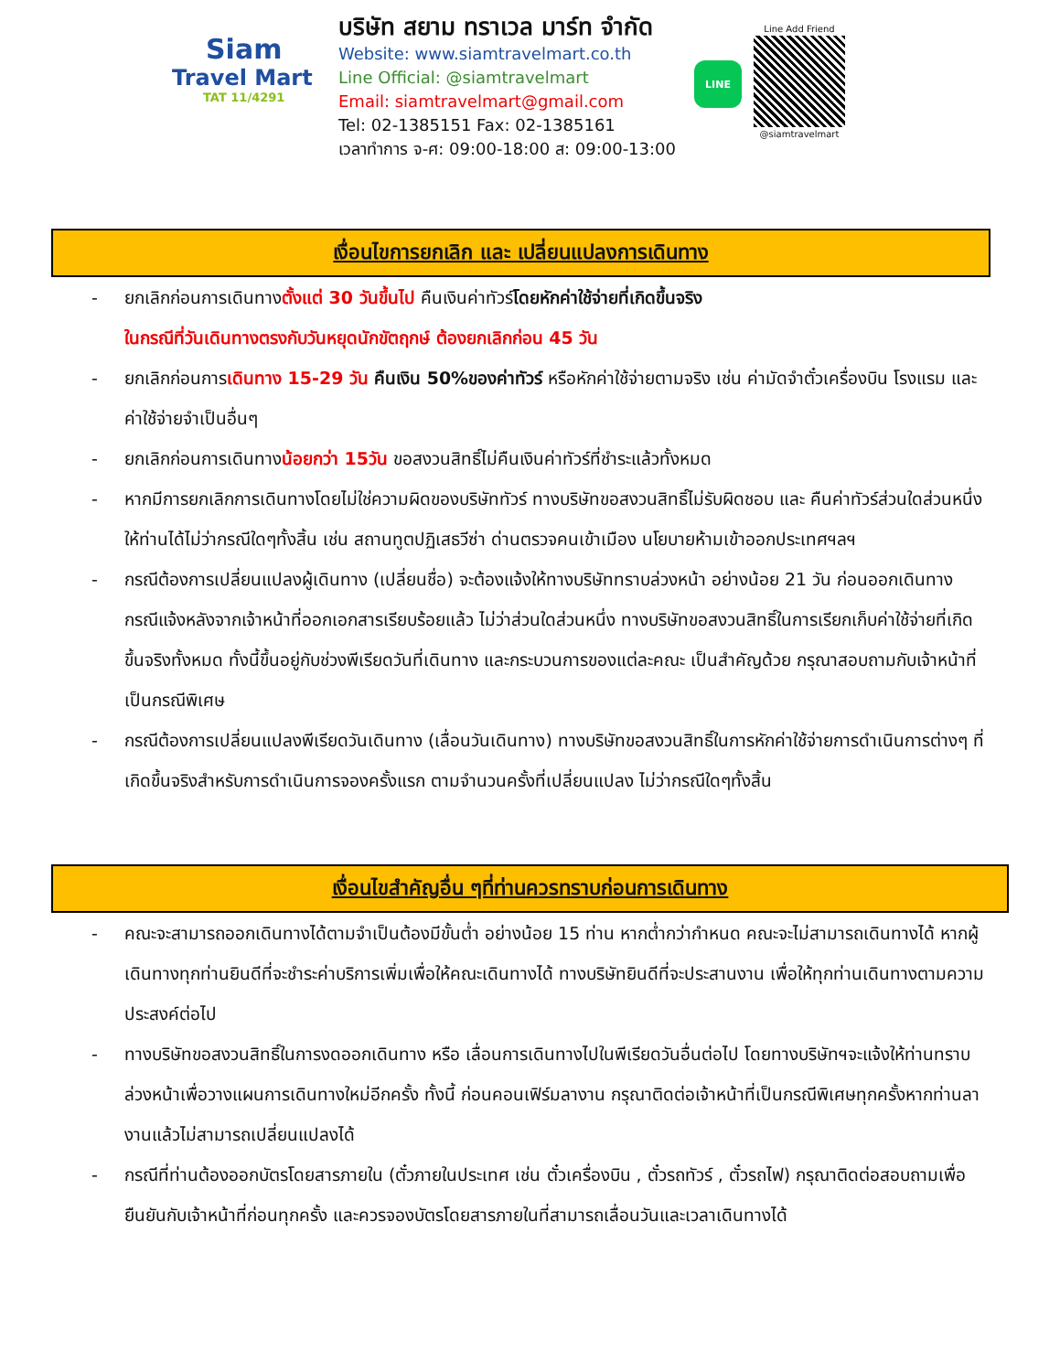Siam
Travel Mart
TAT 11/4291
บริษัท สยาม ทราเวล มาร์ท จำกัด
Website: www.siamtravelmart.co.th
Line Official: @siamtravelmart
Email: siamtravelmart@gmail.com
Tel: 02-1385151 Fax: 02-1385161
เวลาทำการ จ-ศ: 09:00-18:00 ส: 09:00-13:00
LINE
Line Add Friend
@siamtravelmart
เงื่อนไขการยกเลิก และ เปลี่ยนแปลงการเดินทาง
- ยกเลิกก่อนการเดินทางตั้งแต่ 30 วันขึ้นไป คืนเงินค่าทัวร์โดยหักค่าใช้จ่ายที่เกิดขึ้นจริง
ในกรณีที่วันเดินทางตรงกับวันหยุดนักขัตฤกษ์ ต้องยกเลิกก่อน 45 วัน
- ยกเลิกก่อนการเดินทาง 15-29 วัน คืนเงิน 50%ของค่าทัวร์ หรือหักค่าใช้จ่ายตามจริง เช่น ค่ามัดจำตั๋วเครื่องบิน โรงแรม และค่าใช้จ่ายจำเป็นอื่นๆ
- ยกเลิกก่อนการเดินทางน้อยกว่า 15วัน ขอสงวนสิทธิ์ไม่คืนเงินค่าทัวร์ที่ชำระแล้วทั้งหมด
- หากมีการยกเลิกการเดินทางโดยไม่ใช่ความผิดของบริษัททัวร์ ทางบริษัทขอสงวนสิทธิ์ไม่รับผิดชอบ และ คืนค่าทัวร์ส่วนใดส่วนหนึ่งให้ท่านได้ไม่ว่ากรณีใดๆทั้งสิ้น เช่น สถานทูตปฏิเสธวีซ่า ด่านตรวจคนเข้าเมือง นโยบายห้ามเข้าออกประเทศฯลฯ
- กรณีต้องการเปลี่ยนแปลงผู้เดินทาง (เปลี่ยนชื่อ) จะต้องแจ้งให้ทางบริษัททราบล่วงหน้า อย่างน้อย 21 วัน ก่อนออกเดินทาง กรณีแจ้งหลังจากเจ้าหน้าที่ออกเอกสารเรียบร้อยแล้ว ไม่ว่าส่วนใดส่วนหนึ่ง ทางบริษัทขอสงวนสิทธิ์ในการเรียกเก็บค่าใช้จ่ายที่เกิดขึ้นจริงทั้งหมด ทั้งนี้ขึ้นอยู่กับช่วงพีเรียดวันที่เดินทาง และกระบวนการของแต่ละคณะ เป็นสำคัญด้วย กรุณาสอบถามกับเจ้าหน้าที่เป็นกรณีพิเศษ
- กรณีต้องการเปลี่ยนแปลงพีเรียดวันเดินทาง (เลื่อนวันเดินทาง) ทางบริษัทขอสงวนสิทธิ์ในการหักค่าใช้จ่ายการดำเนินการต่างๆ ที่เกิดขึ้นจริงสำหรับการดำเนินการจองครั้งแรก ตามจำนวนครั้งที่เปลี่ยนแปลง ไม่ว่ากรณีใดๆทั้งสิ้น
เงื่อนไขสำคัญอื่น ๆที่ท่านควรทราบก่อนการเดินทาง
- คณะจะสามารถออกเดินทางได้ตามจำเป็นต้องมีขั้นต่ำ อย่างน้อย 15 ท่าน หากต่ำกว่ากำหนด คณะจะไม่สามารถเดินทางได้ หากผู้เดินทางทุกท่านยินดีที่จะชำระค่าบริการเพิ่มเพื่อให้คณะเดินทางได้ ทางบริษัทยินดีที่จะประสานงาน เพื่อให้ทุกท่านเดินทางตามความประสงค์ต่อไป
- ทางบริษัทขอสงวนสิทธิ์ในการงดออกเดินทาง หรือ เลื่อนการเดินทางไปในพีเรียดวันอื่นต่อไป โดยทางบริษัทฯจะแจ้งให้ท่านทราบล่วงหน้าเพื่อวางแผนการเดินทางใหม่อีกครั้ง ทั้งนี้ ก่อนคอนเฟิร์มลางาน กรุณาติดต่อเจ้าหน้าที่เป็นกรณีพิเศษทุกครั้งหากท่านลางานแล้วไม่สามารถเปลี่ยนแปลงได้
- กรณีที่ท่านต้องออกบัตรโดยสารภายใน (ตั๋วภายในประเทศ เช่น ตั๋วเครื่องบิน , ตั๋วรถทัวร์ , ตั๋วรถไฟ) กรุณาติดต่อสอบถามเพื่อยืนยันกับเจ้าหน้าที่ก่อนทุกครั้ง และควรจองบัตรโดยสารภายในที่สามารถเลื่อนวันและเวลาเดินทางได้